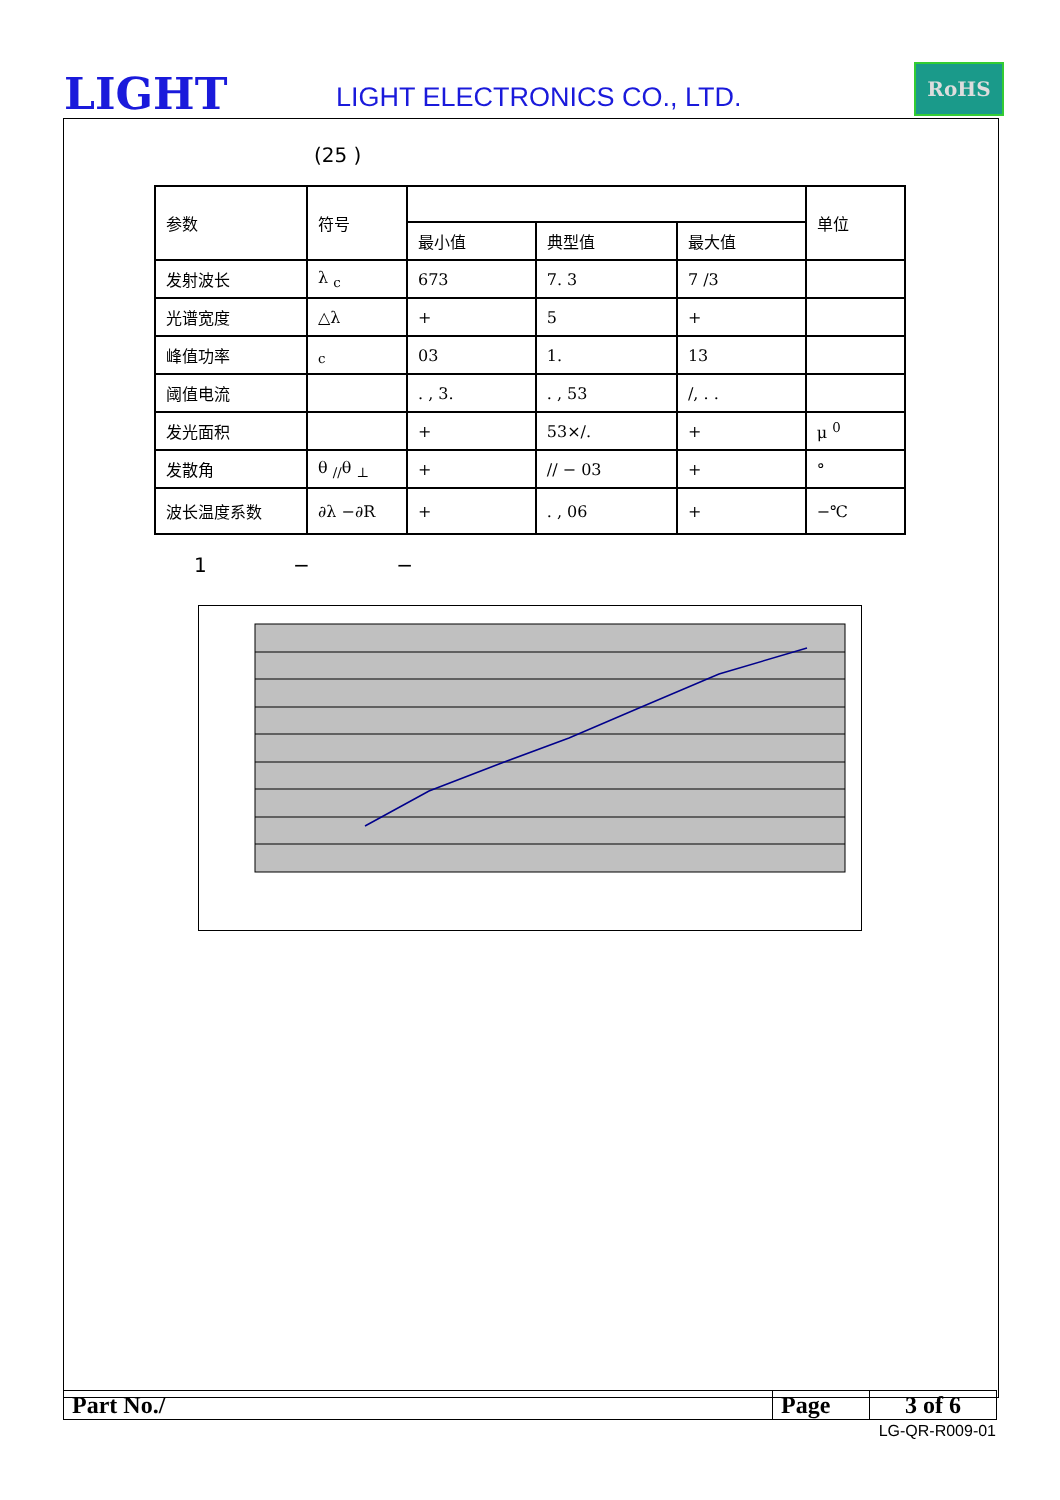LIGHT LIGHT ELECTRONICS CO., LTD.
RoHS
(25 )
| 参数 | 符号 | | | | 单位 |
| | | 最小值 | 典型值 | 最大值 | |
| 发射波长 | λ <sub>c</sub> | 673 | 7. 3 | 7 /3 | |
| 光谱宽度 | △λ | + | 5 | + | |
| 峰值功率 | <sub>c</sub> | 03 | 1. | 13 | |
| 阈值电流 | | . , 3. | . , 53 | /, . . | |
| 发光面积 | | + | 53×/. | + | μ <sup>0</sup> |
| 发散角 | θ <sub>//</sub>θ <sub>⊥</sub> | + | // − 03 | + | ° |
| 波长温度系数 | ∂λ −∂R | + | . , 06 | + | −℃ |
1 − −
| Part No./ | Page | 3 of 6 |
LG-QR-R009-01